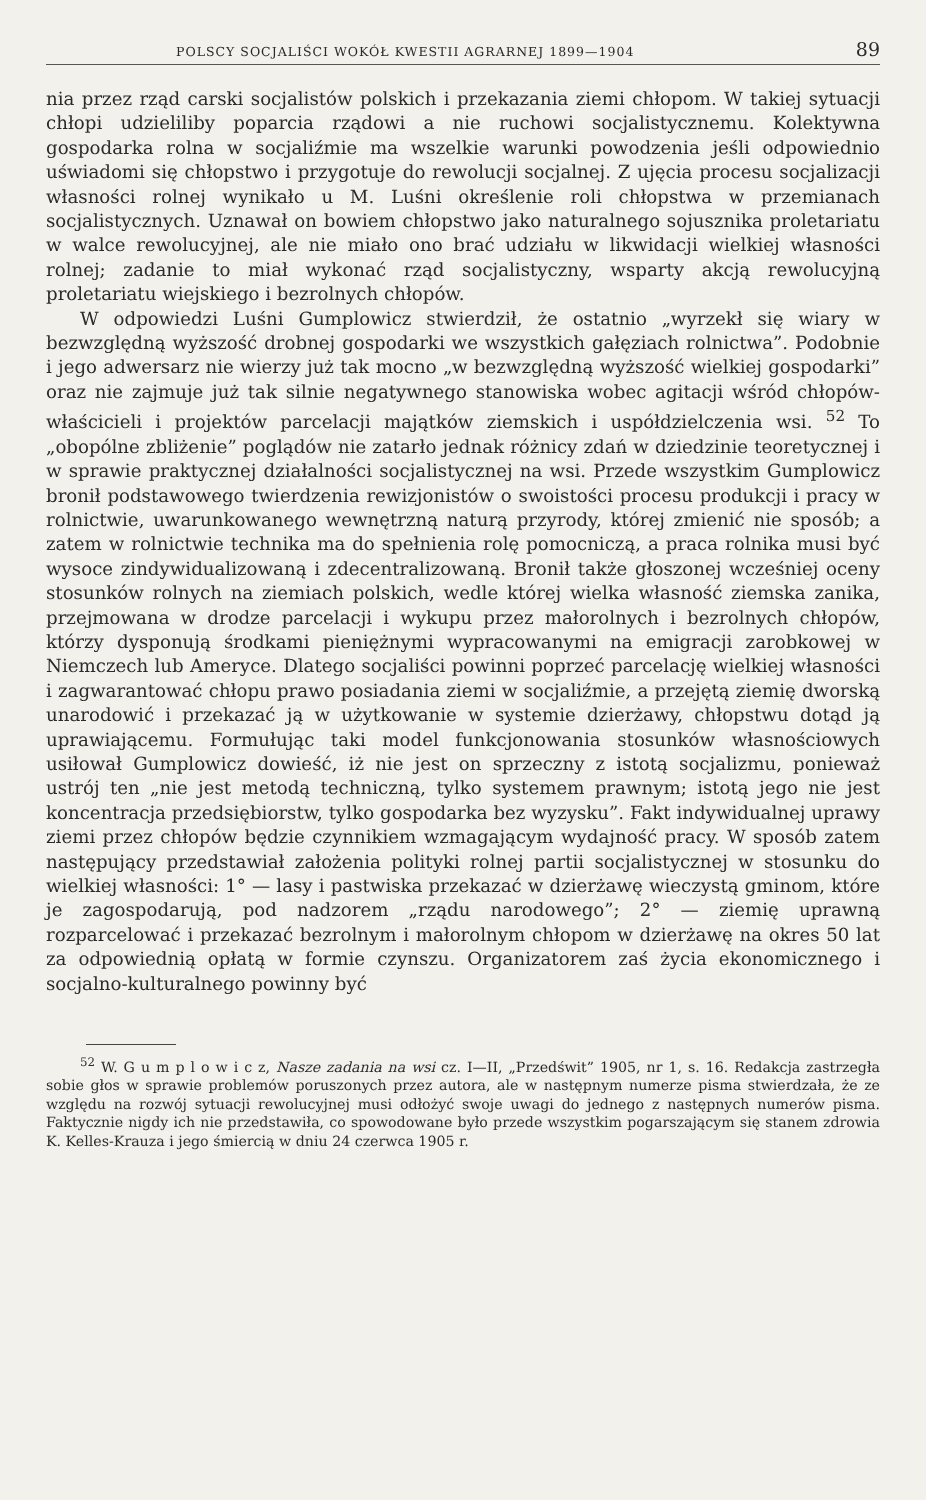POLSCY SOCJALIŚCI WOKÓŁ KWESTII AGRARNEJ 1899—1904 89
nia przez rząd carski socjalistów polskich i przekazania ziemi chłopom. W takiej sytuacji chłopi udzieliliby poparcia rządowi a nie ruchowi socjalistycznemu. Kolektywna gospodarka rolna w socjaliźmie ma wszelkie warunki powodzenia jeśli odpowiednio uświadomi się chłopstwo i przygotuje do rewolucji socjalnej. Z ujęcia procesu socjalizacji własności rolnej wynikało u M. Luśni określenie roli chłopstwa w przemianach socjalistycznych. Uznawał on bowiem chłopstwo jako naturalnego sojusznika proletariatu w walce rewolucyjnej, ale nie miało ono brać udziału w likwidacji wielkiej własności rolnej; zadanie to miał wykonać rząd socjalistyczny, wsparty akcją rewolucyjną proletariatu wiejskiego i bezrolnych chłopów.
W odpowiedzi Luśni Gumplowicz stwierdził, że ostatnio „wyrzekł się wiary w bezwzględną wyższość drobnej gospodarki we wszystkich gałęziach rolnictwa”. Podobnie i jego adwersarz nie wierzy już tak mocno „w bezwzględną wyższość wielkiej gospodarki” oraz nie zajmuje już tak silnie negatywnego stanowiska wobec agitacji wśród chłopów-właścicieli i projektów parcelacji majątków ziemskich i uspółdzielczenia wsi. <sup>52</sup> To „obopólne zbliżenie” poglądów nie zatarło jednak różnicy zdań w dziedzinie teoretycznej i w sprawie praktycznej działalności socjalistycznej na wsi. Przede wszystkim Gumplowicz bronił podstawowego twierdzenia rewizjonistów o swoistości procesu produkcji i pracy w rolnictwie, uwarunkowanego wewnętrzną naturą przyrody, której zmienić nie sposób; a zatem w rolnictwie technika ma do spełnienia rolę pomocniczą, a praca rolnika musi być wysoce zindywidualizowaną i zdecentralizowaną. Bronił także głoszonej wcześniej oceny stosunków rolnych na ziemiach polskich, wedle której wielka własność ziemska zanika, przejmowana w drodze parcelacji i wykupu przez małorolnych i bezrolnych chłopów, którzy dysponują środkami pieniężnymi wypracowanymi na emigracji zarobkowej w Niemczech lub Ameryce. Dlatego socjaliści powinni poprzeć parcelację wielkiej własności i zagwarantować chłopu prawo posiadania ziemi w socjaliźmie, a przejętą ziemię dworską unarodowić i przekazać ją w użytkowanie w systemie dzierżawy, chłopstwu dotąd ją uprawiającemu. Formułując taki model funkcjonowania stosunków własnościowych usiłował Gumplowicz dowieść, iż nie jest on sprzeczny z istotą socjalizmu, ponieważ ustrój ten „nie jest metodą techniczną, tylko systemem prawnym; istotą jego nie jest koncentracja przedsiębiorstw, tylko gospodarka bez wyzysku”. Fakt indywidualnej uprawy ziemi przez chłopów będzie czynnikiem wzmagającym wydajność pracy. W sposób zatem następujący przedstawiał założenia polityki rolnej partii socjalistycznej w stosunku do wielkiej własności: 1° — lasy i pastwiska przekazać w dzierżawę wieczystą gminom, które je zagospodarują, pod nadzorem „rządu narodowego”; 2° — ziemię uprawną rozparcelować i przekazać bezrolnym i małorolnym chłopom w dzierżawę na okres 50 lat za odpowiednią opłatą w formie czynszu. Organizatorem zaś życia ekonomicznego i socjalno-kulturalnego powinny być
<sup>52</sup> W. G u m p l o w i c z, Nasze zadania na wsi cz. I—II, „Przedświt” 1905, nr 1, s. 16. Redakcja zastrzegła sobie głos w sprawie problemów poruszonych przez autora, ale w następnym numerze pisma stwierdzała, że ze względu na rozwój sytuacji rewolucyjnej musi odłożyć swoje uwagi do jednego z następnych numerów pisma. Faktycznie nigdy ich nie przedstawiła, co spowodowane było przede wszystkim pogarszającym się stanem zdrowia K. Kelles-Krauza i jego śmiercią w dniu 24 czerwca 1905 r.